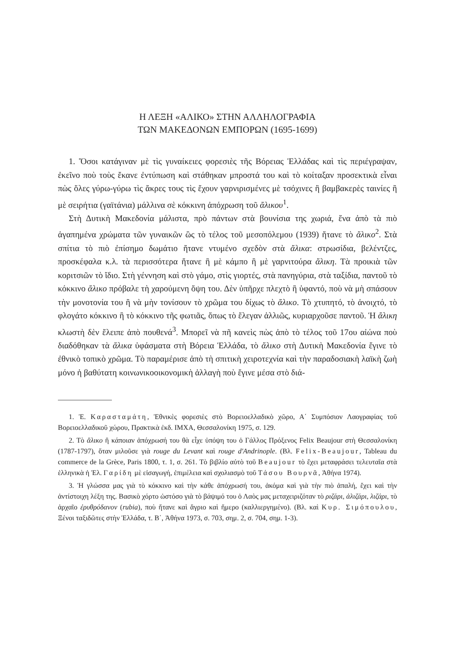Η ΛΕΞΗ «ΑΛΙΚΟ» ΣΤΗΝ ΑΛΛΗΛΟΓΡΑΦΙΑ
ΤΩΝ ΜΑΚΕΔΟΝΩΝ ΕΜΠΟΡΩΝ (1695-1699)
1. Ὅσοι κατάγιναν μὲ τὶς γυναίκειες φορεσιὲς τῆς Βόρειας Ἑλλάδας καὶ τὶς περιέγραψαν, ἐκεῖνο ποὺ τοὺς ἔκανε ἐντύπωση καὶ στάθηκαν μπροστά του καὶ τὸ κοίταξαν προσεκτικὰ εἶναι πὼς ὅλες γύρω-γύρω τὶς ἄκρες τους τὶς ἔχουν γαρνιρισμένες μὲ τσόχινες ἢ βαμβακερὲς ταινίες ἢ μὲ σειρήτια (γαϊτάνια) μάλλινα σὲ κόκκινη ἀπόχρωση τοῦ ἄλικου<sup>1</sup>.
Στὴ Δυτικὴ Μακεδονία μάλιστα, πρὸ πάντων στὰ βουνίσια της χωριά, ἕνα ἀπὸ τὰ πιὸ ἀγαπημένα χρώματα τῶν γυναικῶν ὣς τὸ τέλος τοῦ μεσοπόλεμου (1939) ἤτανε τὸ ἄλικο<sup>2</sup>. Στὰ σπίτια τὸ πιὸ ἐπίσημο δωμάτιο ἤτανε ντυμένο σχεδὸν στὰ ἄλικα: στρωσίδια, βελέντζες, προσκέφαλα κ.λ. τὰ περισσότερα ἤτανε ἢ μὲ κάμπο ἢ μὲ γαρνιτούρα ἄλικη. Τὰ προικιὰ τῶν κοριτσιῶν τὸ ἴδιο. Στὴ γέννηση καὶ στὸ γάμο, στὶς γιορτές, στὰ πανηγύρια, στὰ ταξίδια, παντοῦ τὸ κόκκινο ἄλικο πρόβαλε τὴ χαρούμενη ὄψη του. Δὲν ὑπῆρχε πλεχτὸ ἢ ὑφαντό, ποὺ νὰ μὴ σπάσουν τὴν μονοτονία του ἢ νὰ μὴν τονίσουν τὸ χρῶμα του δίχως τὸ ἄλικο. Τὸ χτυπητό, τὸ ἀνοιχτό, τὸ φλογάτο κόκκινο ἢ τὸ κόκκινο τῆς φωτιᾶς, ὅπως τὸ ἔλεγαν ἀλλιῶς, κυριαρχοῦσε παντοῦ. Ἡ ἄλικη κλωστὴ δὲν ἔλειπε ἀπὸ πουθενά<sup>3</sup>. Μπορεῖ νὰ πῆ κανεὶς πὼς ἀπὸ τὸ τέλος τοῦ 17ου αἰώνα ποὺ διαδόθηκαν τὰ ἄλικα ὑφάσματα στὴ Βόρεια Ἑλλάδα, τὸ ἄλικο στὴ Δυτικὴ Μακεδονία ἔγινε τὸ ἐθνικὸ τοπικὸ χρῶμα. Τὸ παραμέρισε ἀπὸ τὴ σπιτικὴ χειροτεχνία καὶ τὴν παραδοσιακὴ λαϊκὴ ζωὴ μόνο ἡ βαθύτατη κοινωνικοοικονομικὴ ἀλλαγὴ ποὺ ἔγινε μέσα στὸ διά-
1. Ἐ. Καρασταμάτη, Ἐθνικὲς φορεσιὲς στὸ Βορειοελλαδικὸ χῶρο, Α΄ Συμπόσιον Λαογραφίας τοῦ Βορειοελλαδικοῦ χώρου, Πρακτικὰ ἐκδ. ΙΜΧΑ, Θεσσαλονίκη 1975, σ. 129.
2. Τὸ ἄλικο ἢ κάποιαν ἀπόχρωσή του θὰ εἶχε ὑπόψη του ὁ Γάλλος Πρόξενος Felix Beaujour στὴ Θεσσαλονίκη (1787-1797), ὅταν μιλοῦσε γιὰ rouge du Levant καὶ rouge d'Andrinople. (Βλ. Felix-Beaujour, Tableau du commerce de la Grèce, Paris 1800, τ. 1, σ. 261. Τὸ βιβλίο αὐτὸ τοῦ Beaujour τὸ ἔχει μεταφράσει τελευταῖα στὰ ἑλληνικὰ ἡ Ἐλ. Γαρίδη μὲ εἰσαγωγή, ἐπιμέλεια καὶ σχολιασμὸ τοῦ Τάσου Βουρνᾶ, Ἀθήνα 1974).
3. Ἡ γλώσσα μας γιὰ τὸ κόκκινο καὶ τὴν κάθε ἀπόχρωσή του, ἀκόμα καὶ γιὰ τὴν πιὸ ἀπαλή, ἔχει καὶ τὴν ἀντίστοιχη λέξη της. Βασικὸ χόρτο ὡστόσο γιὰ τὸ βάψιμό του ὁ Λαὸς μας μεταχειριζόταν τὸ ριζάρι, ἀλιζάρι, λιζάρι, τὸ ἀρχαῖο ἐρυθρόδανον (rubia), ποὺ ἤτανε καὶ ἄγριο καὶ ἥμερο (καλλιεργημένο). (Βλ. καὶ Κυρ. Σιμόπουλου, Ξένοι ταξιδῶτες στὴν Ἑλλάδα, τ. Β΄, Ἀθήνα 1973, σ. 703, σημ. 2, σ. 704, σημ. 1-3).